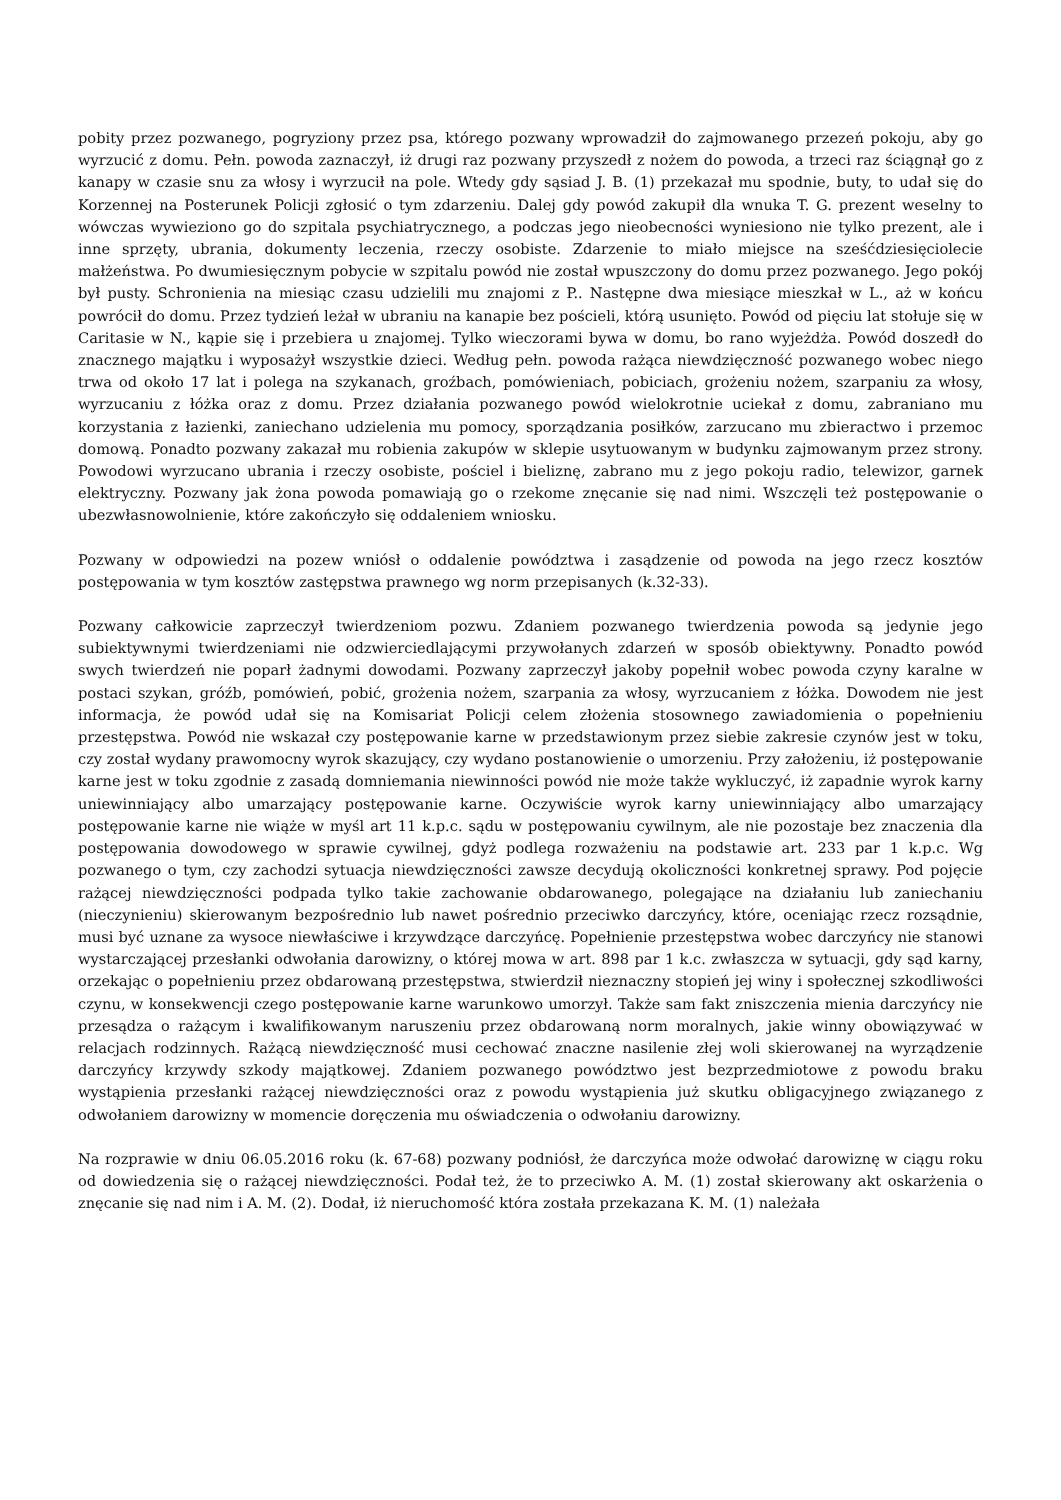pobity przez pozwanego, pogryziony przez psa, którego pozwany wprowadził do zajmowanego przezeń pokoju, aby go wyrzucić z domu. Pełn. powoda zaznaczył, iż drugi raz pozwany przyszedł z nożem do powoda, a trzeci raz ściągnął go z kanapy w czasie snu za włosy i wyrzucił na pole. Wtedy gdy sąsiad J. B. (1) przekazał mu spodnie, buty, to udał się do Korzennej na Posterunek Policji zgłosić o tym zdarzeniu. Dalej gdy powód zakupił dla wnuka T. G. prezent weselny to wówczas wywieziono go do szpitala psychiatrycznego, a podczas jego nieobecności wyniesiono nie tylko prezent, ale i inne sprzęty, ubrania, dokumenty leczenia, rzeczy osobiste. Zdarzenie to miało miejsce na sześćdziesięciolecie małżeństwa. Po dwumiesięcznym pobycie w szpitalu powód nie został wpuszczony do domu przez pozwanego. Jego pokój był pusty. Schronienia na miesiąc czasu udzielili mu znajomi z P.. Następne dwa miesiące mieszkał w L., aż w końcu powrócił do domu. Przez tydzień leżał w ubraniu na kanapie bez pościeli, którą usunięto. Powód od pięciu lat stołuje się w Caritasie w N., kąpie się i przebiera u znajomej. Tylko wieczorami bywa w domu, bo rano wyjeżdża. Powód doszedł do znacznego majątku i wyposażył wszystkie dzieci. Według pełn. powoda rażąca niewdzięczność pozwanego wobec niego trwa od około 17 lat i polega na szykanach, groźbach, pomówieniach, pobiciach, grożeniu nożem, szarpaniu za włosy, wyrzucaniu z łóżka oraz z domu. Przez działania pozwanego powód wielokrotnie uciekał z domu, zabraniano mu korzystania z łazienki, zaniechano udzielenia mu pomocy, sporządzania posiłków, zarzucano mu zbieractwo i przemoc domową. Ponadto pozwany zakazał mu robienia zakupów w sklepie usytuowanym w budynku zajmowanym przez strony. Powodowi wyrzucano ubrania i rzeczy osobiste, pościel i bieliznę, zabrano mu z jego pokoju radio, telewizor, garnek elektryczny. Pozwany jak żona powoda pomawiają go o rzekome znęcanie się nad nimi. Wszczęli też postępowanie o ubezwłasnowolnienie, które zakończyło się oddaleniem wniosku.
Pozwany w odpowiedzi na pozew wniósł o oddalenie powództwa i zasądzenie od powoda na jego rzecz kosztów postępowania w tym kosztów zastępstwa prawnego wg norm przepisanych (k.32-33).
Pozwany całkowicie zaprzeczył twierdzeniom pozwu. Zdaniem pozwanego twierdzenia powoda są jedynie jego subiektywnymi twierdzeniami nie odzwierciedlającymi przywołanych zdarzeń w sposób obiektywny. Ponadto powód swych twierdzeń nie poparł żadnymi dowodami. Pozwany zaprzeczył jakoby popełnił wobec powoda czyny karalne w postaci szykan, gróźb, pomówień, pobić, grożenia nożem, szarpania za włosy, wyrzucaniem z łóżka. Dowodem nie jest informacja, że powód udał się na Komisariat Policji celem złożenia stosownego zawiadomienia o popełnieniu przestępstwa. Powód nie wskazał czy postępowanie karne w przedstawionym przez siebie zakresie czynów jest w toku, czy został wydany prawomocny wyrok skazujący, czy wydano postanowienie o umorzeniu. Przy założeniu, iż postępowanie karne jest w toku zgodnie z zasadą domniemania niewinności powód nie może także wykluczyć, iż zapadnie wyrok karny uniewinniający albo umarzający postępowanie karne. Oczywiście wyrok karny uniewinniający albo umarzający postępowanie karne nie wiąże w myśl art 11 k.p.c. sądu w postępowaniu cywilnym, ale nie pozostaje bez znaczenia dla postępowania dowodowego w sprawie cywilnej, gdyż podlega rozważeniu na podstawie art. 233 par 1 k.p.c. Wg pozwanego o tym, czy zachodzi sytuacja niewdzięczności zawsze decydują okoliczności konkretnej sprawy. Pod pojęcie rażącej niewdzięczności podpada tylko takie zachowanie obdarowanego, polegające na działaniu lub zaniechaniu (nieczynieniu) skierowanym bezpośrednio lub nawet pośrednio przeciwko darczyńcy, które, oceniając rzecz rozsądnie, musi być uznane za wysoce niewłaściwe i krzywdzące darczyńcę. Popełnienie przestępstwa wobec darczyńcy nie stanowi wystarczającej przesłanki odwołania darowizny, o której mowa w art. 898 par 1 k.c. zwłaszcza w sytuacji, gdy sąd karny, orzekając o popełnieniu przez obdarowaną przestępstwa, stwierdził nieznaczny stopień jej winy i społecznej szkodliwości czynu, w konsekwencji czego postępowanie karne warunkowo umorzył. Także sam fakt zniszczenia mienia darczyńcy nie przesądza o rażącym i kwalifikowanym naruszeniu przez obdarowaną norm moralnych, jakie winny obowiązywać w relacjach rodzinnych. Rażącą niewdzięczność musi cechować znaczne nasilenie złej woli skierowanej na wyrządzenie darczyńcy krzywdy szkody majątkowej. Zdaniem pozwanego powództwo jest bezprzedmiotowe z powodu braku wystąpienia przesłanki rażącej niewdzięczności oraz z powodu wystąpienia już skutku obligacyjnego związanego z odwołaniem darowizny w momencie doręczenia mu oświadczenia o odwołaniu darowizny.
Na rozprawie w dniu 06.05.2016 roku (k. 67-68) pozwany podniósł, że darczyńca może odwołać darowiznę w ciągu roku od dowiedzenia się o rażącej niewdzięczności. Podał też, że to przeciwko A. M. (1) został skierowany akt oskarżenia o znęcanie się nad nim i A. M. (2). Dodał, iż nieruchomość która została przekazana K. M. (1) należała